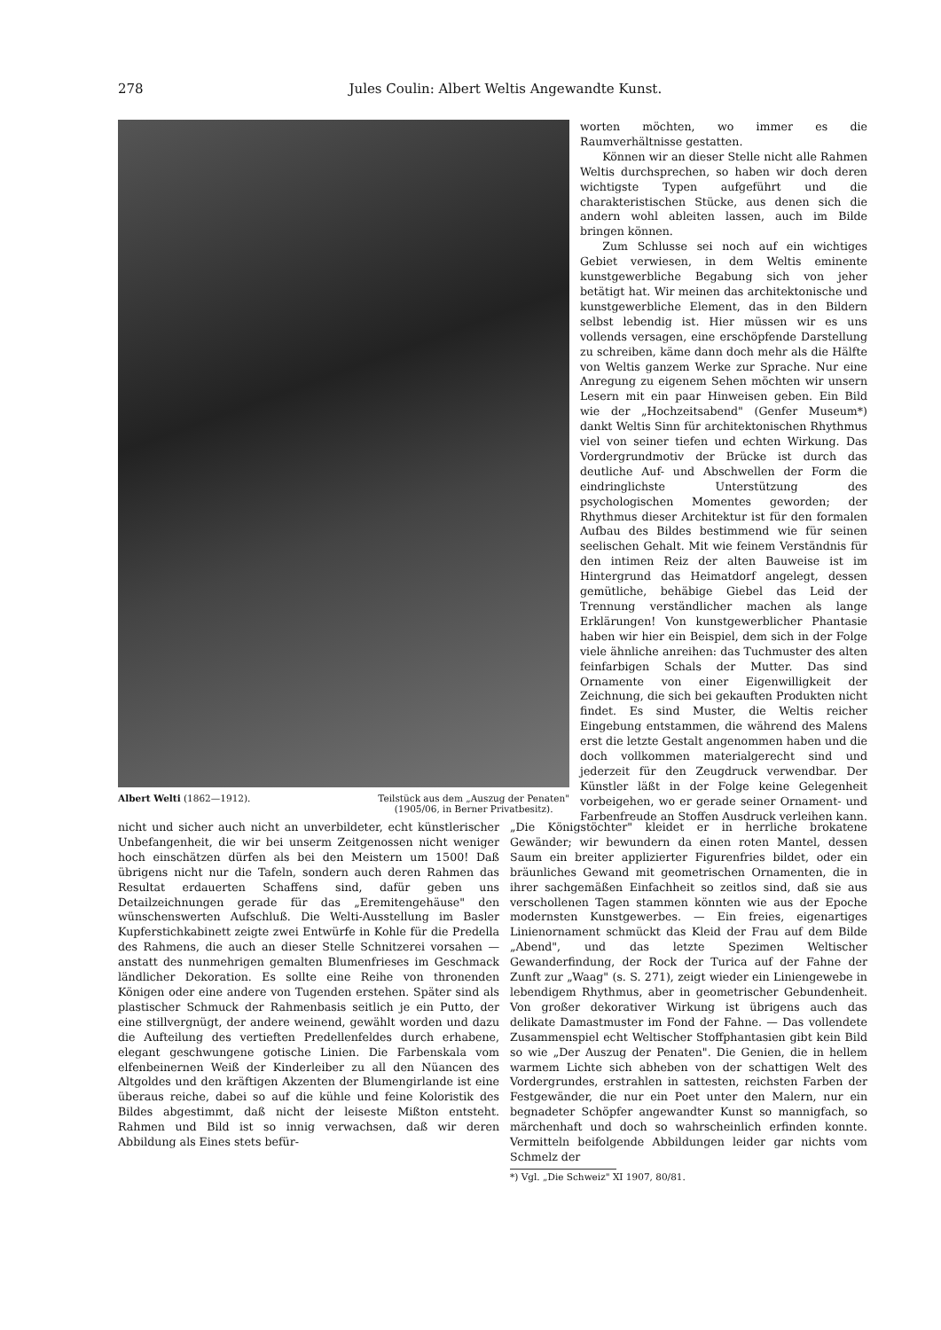278 Jules Coulin: Albert Weltis Angewandte Kunst.
Albert Welti (1862—1912). Teilstück aus dem „Auszug der Penaten"
(1905/06, in Berner Privatbesitz).
worten möchten, wo immer es die Raumverhältnisse gestatten.
Können wir an dieser Stelle nicht alle Rahmen Weltis durchsprechen, so haben wir doch deren wichtigste Typen aufgeführt und die charakteristischen Stücke, aus denen sich die andern wohl ableiten lassen, auch im Bilde bringen können.
Zum Schlusse sei noch auf ein wichtiges Gebiet verwiesen, in dem Weltis eminente kunstgewerbliche Begabung sich von jeher betätigt hat. Wir meinen das architektonische und kunstgewerbliche Element, das in den Bildern selbst lebendig ist. Hier müssen wir es uns vollends versagen, eine erschöpfende Darstellung zu schreiben, käme dann doch mehr als die Hälfte von Weltis ganzem Werke zur Sprache. Nur eine Anregung zu eigenem Sehen möchten wir unsern Lesern mit ein paar Hinweisen geben. Ein Bild wie der „Hochzeitsabend" (Genfer Museum*) dankt Weltis Sinn für architektonischen Rhythmus viel von seiner tiefen und echten Wirkung. Das Vordergrundmotiv der Brücke ist durch das deutliche Auf- und Abschwellen der Form die eindringlichste Unterstützung des psychologischen Momentes geworden; der Rhythmus dieser Architektur ist für den formalen Aufbau des Bildes bestimmend wie für seinen seelischen Gehalt. Mit wie feinem Verständnis für den intimen Reiz der alten Bauweise ist im Hintergrund das Heimatdorf angelegt, dessen gemütliche, behäbige Giebel das Leid der Trennung verständlicher machen als lange Erklärungen! Von kunstgewerblicher Phantasie haben wir hier ein Beispiel, dem sich in der Folge viele ähnliche anreihen: das Tuchmuster des alten feinfarbigen Schals der Mutter. Das sind Ornamente von einer Eigenwilligkeit der Zeichnung, die sich bei gekauften Produkten nicht findet. Es sind Muster, die Weltis reicher Eingebung entstammen, die während des Malens erst die letzte Gestalt angenommen haben und die doch vollkommen materialgerecht sind und jederzeit für den Zeugdruck verwendbar. Der Künstler läßt in der Folge keine Gelegenheit vorbeigehen, wo er gerade seiner Ornament- und Farbenfreude an Stoffen Ausdruck verleihen kann.
nicht und sicher auch nicht an unverbildeter, echt künstlerischer Unbefangenheit, die wir bei unserm Zeitgenossen nicht weniger hoch einschätzen dürfen als bei den Meistern um 1500! Daß übrigens nicht nur die Tafeln, sondern auch deren Rahmen das Resultat erdauerten Schaffens sind, dafür geben uns Detailzeichnungen gerade für das „Eremitengehäuse" den wünschenswerten Aufschluß. Die Welti-Ausstellung im Basler Kupferstichkabinett zeigte zwei Entwürfe in Kohle für die Predella des Rahmens, die auch an dieser Stelle Schnitzerei vorsahen — anstatt des nunmehrigen gemalten Blumenfrieses im Geschmack ländlicher Dekoration. Es sollte eine Reihe von thronenden Königen oder eine andere von Tugenden erstehen. Später sind als plastischer Schmuck der Rahmenbasis seitlich je ein Putto, der eine stillvergnügt, der andere weinend, gewählt worden und dazu die Aufteilung des vertieften Predellenfeldes durch erhabene, elegant geschwungene gotische Linien. Die Farbenskala vom elfenbeinernen Weiß der Kinderleiber zu all den Nüancen des Altgoldes und den kräftigen Akzenten der Blumengirlande ist eine überaus reiche, dabei so auf die kühle und feine Koloristik des Bildes abgestimmt, daß nicht der leiseste Mißton entsteht. Rahmen und Bild ist so innig verwachsen, daß wir deren Abbildung als Eines stets befür-
„Die Königstöchter" kleidet er in herrliche brokatene Gewänder; wir bewundern da einen roten Mantel, dessen Saum ein breiter applizierter Figurenfries bildet, oder ein bräunliches Gewand mit geometrischen Ornamenten, die in ihrer sachgemäßen Einfachheit so zeitlos sind, daß sie aus verschollenen Tagen stammen könnten wie aus der Epoche modernsten Kunstgewerbes. — Ein freies, eigenartiges Linienornament schmückt das Kleid der Frau auf dem Bilde „Abend", und das letzte Spezimen Weltischer Gewanderfindung, der Rock der Turica auf der Fahne der Zunft zur „Waag" (s. S. 271), zeigt wieder ein Liniengewebe in lebendigem Rhythmus, aber in geometrischer Gebundenheit. Von großer dekorativer Wirkung ist übrigens auch das delikate Damastmuster im Fond der Fahne. — Das vollendete Zusammenspiel echt Weltischer Stoffphantasien gibt kein Bild so wie „Der Auszug der Penaten". Die Genien, die in hellem warmem Lichte sich abheben von der schattigen Welt des Vordergrundes, erstrahlen in sattesten, reichsten Farben der Festgewänder, die nur ein Poet unter den Malern, nur ein begnadeter Schöpfer angewandter Kunst so mannigfach, so märchenhaft und doch so wahrscheinlich erfinden konnte. Vermitteln beifolgende Abbildungen leider gar nichts vom Schmelz der
*) Vgl. „Die Schweiz" XI 1907, 80/81.